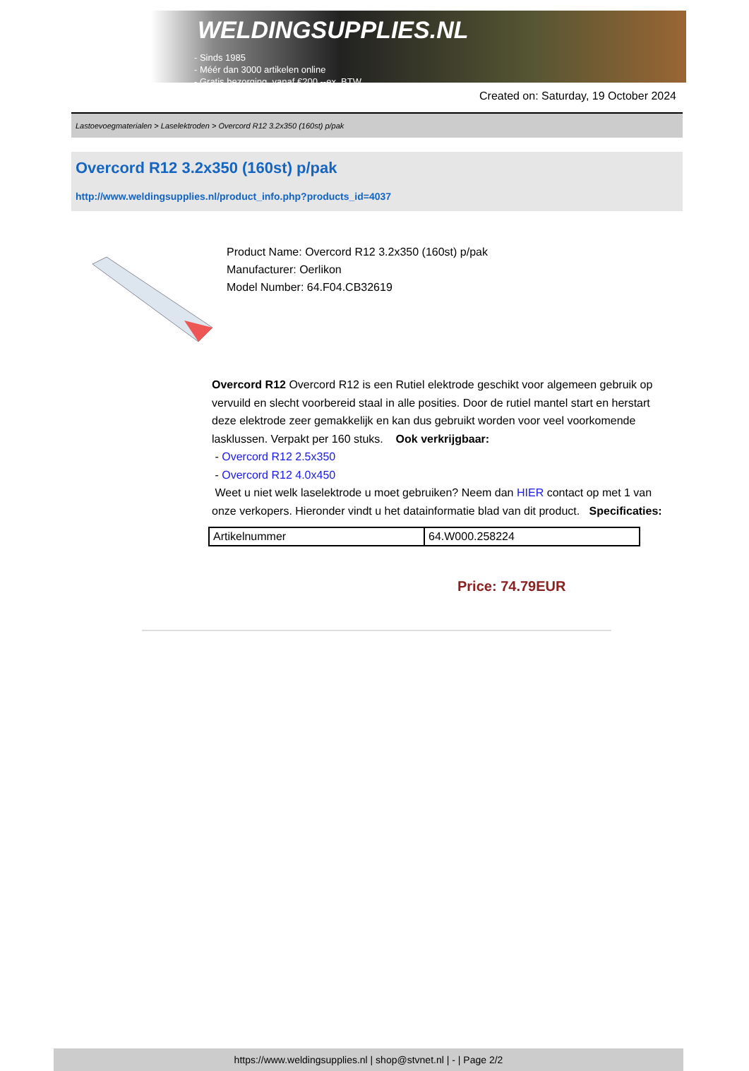WELDINGSUPPLIES.NL
- Sinds 1985
- Méér dan 3000 artikelen online
- Gratis bezorging, vanaf €200,--ex. BTW
Created on: Saturday, 19 October 2024
Lastoevoegmaterialen > Laselektroden > Overcord R12 3.2x350 (160st) p/pak
Overcord R12 3.2x350 (160st) p/pak
http://www.weldingsupplies.nl/product_info.php?products_id=4037
Product Name: Overcord R12 3.2x350 (160st) p/pak
Manufacturer: Oerlikon
Model Number: 64.F04.CB32619
Overcord R12 Overcord R12 is een Rutiel elektrode geschikt voor algemeen gebruik op vervuild en slecht voorbereid staal in alle posities. Door de rutiel mantel start en herstart deze elektrode zeer gemakkelijk en kan dus gebruikt worden voor veel voorkomende lasklussen. Verpakt per 160 stuks. Ook verkrijgbaar:
- Overcord R12 2.5x350
- Overcord R12 4.0x450
Weet u niet welk laselektrode u moet gebruiken? Neem dan HIER contact op met 1 van onze verkopers. Hieronder vindt u het datainformatie blad van dit product. Specificaties:
| Artikelnummer | 64.W000.258224 |
Price: 74.79EUR
https://www.weldingsupplies.nl | shop@stvnet.nl | - | Page 2/2